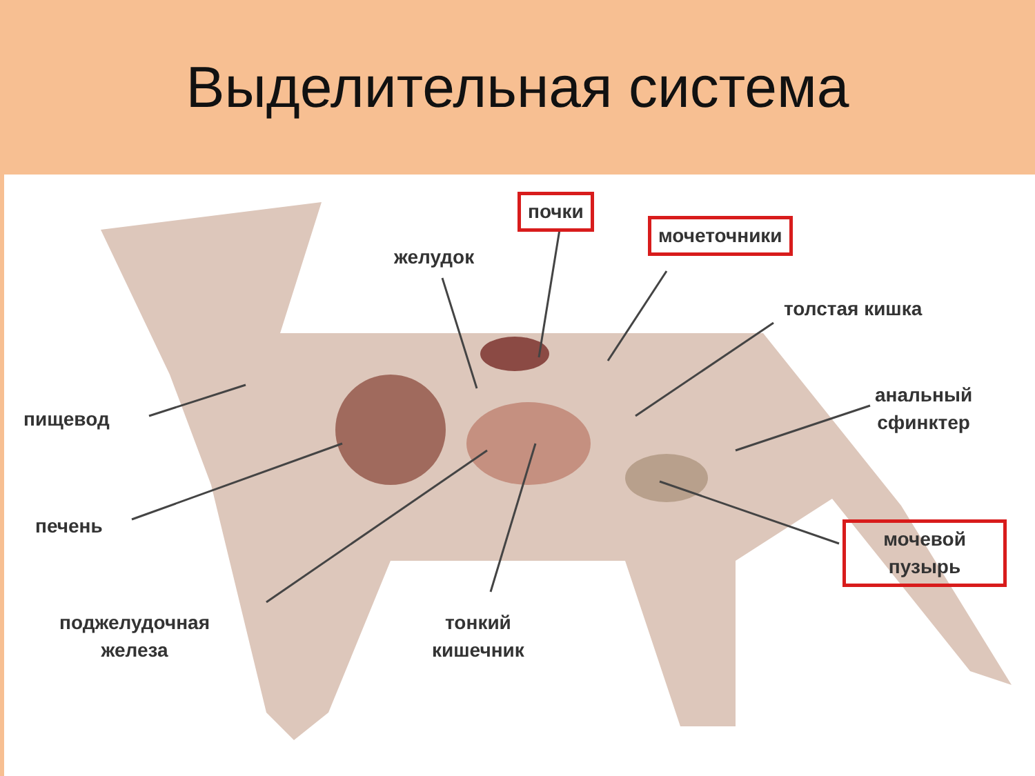Выделительная система
почки
желудок
мочеточники
толстая кишка
анальный
сфинктер
пищевод
печень
мочевой
пузырь
поджелудочная
железа
тонкий
кишечник